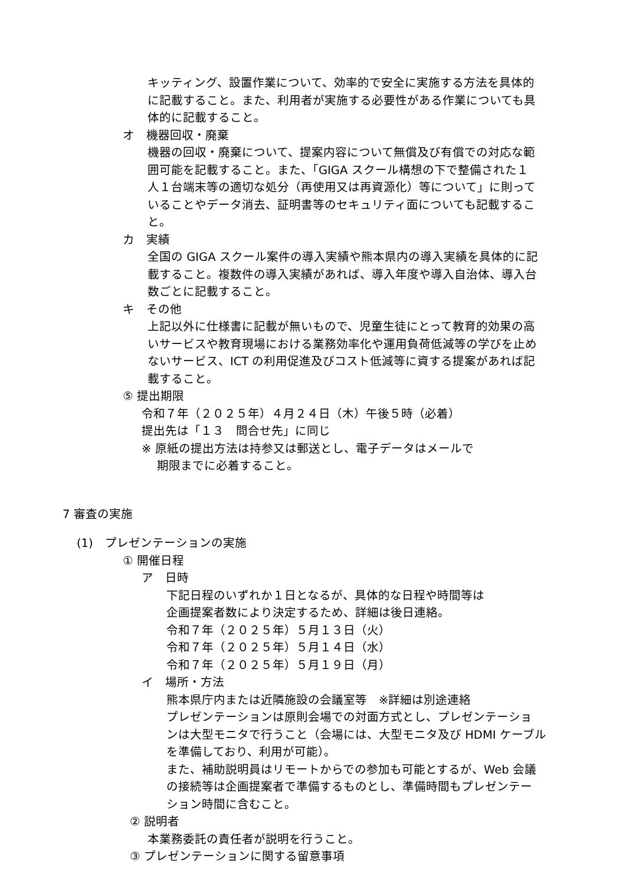キッティング、設置作業について、効率的で安全に実施する方法を具体的
に記載すること。また、利用者が実施する必要性がある作業についても具
体的に記載すること。
オ　機器回収・廃棄
機器の回収・廃棄について、提案内容について無償及び有償での対応な範
囲可能を記載すること。また、「GIGA スクール構想の下で整備された１
人１台端末等の適切な処分（再使用又は再資源化）等について」に則って
いることやデータ消去、証明書等のセキュリティ面についても記載するこ
と。
カ　実績
全国の GIGA スクール案件の導入実績や熊本県内の導入実績を具体的に記
載すること。複数件の導入実績があれば、導入年度や導入自治体、導入台
数ごとに記載すること。
キ　その他
上記以外に仕様書に記載が無いもので、児童生徒にとって教育的効果の高
いサービスや教育現場における業務効率化や運用負荷低減等の学びを止め
ないサービス、ICT の利用促進及びコスト低減等に資する提案があれば記
載すること。
⑤ 提出期限
令和７年（２０２５年）４月２４日（木）午後５時（必着）
提出先は「１３　問合せ先」に同じ
※ 原紙の提出方法は持参又は郵送とし、電子データはメールで
　 期限までに必着すること。
7 審査の実施
(1)　プレゼンテーションの実施
① 開催日程
ア　日時
下記日程のいずれか１日となるが、具体的な日程や時間等は
企画提案者数により決定するため、詳細は後日連絡。
令和７年（２０２５年）５月１３日（火）
令和７年（２０２５年）５月１４日（水）
令和７年（２０２５年）５月１９日（月）
イ　場所・方法
熊本県庁内または近隣施設の会議室等　※詳細は別途連絡
プレゼンテーションは原則会場での対面方式とし、プレゼンテーショ
ンは大型モニタで行うこと（会場には、大型モニタ及び HDMI ケーブル
を準備しており、利用が可能）。
また、補助説明員はリモートからでの参加も可能とするが、Web 会議
の接続等は企画提案者で準備するものとし、準備時間もプレゼンテー
ション時間に含むこと。
② 説明者
本業務委託の責任者が説明を行うこと。
③ プレゼンテーションに関する留意事項